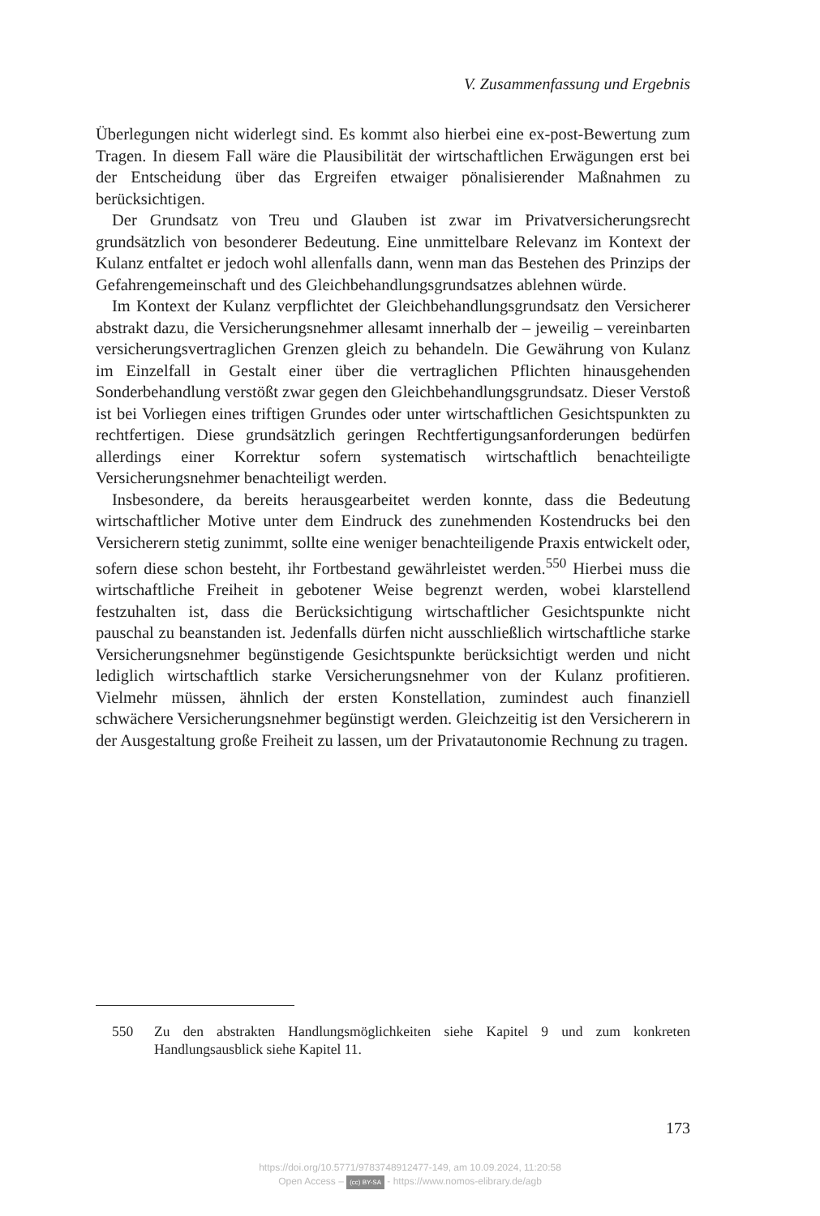V. Zusammenfassung und Ergebnis
Überlegungen nicht widerlegt sind. Es kommt also hierbei eine ex-post-Bewertung zum Tragen. In diesem Fall wäre die Plausibilität der wirtschaftlichen Erwägungen erst bei der Entscheidung über das Ergreifen etwaiger pönalisierender Maßnahmen zu berücksichtigen.
Der Grundsatz von Treu und Glauben ist zwar im Privatversicherungsrecht grundsätzlich von besonderer Bedeutung. Eine unmittelbare Relevanz im Kontext der Kulanz entfaltet er jedoch wohl allenfalls dann, wenn man das Bestehen des Prinzips der Gefahrengemeinschaft und des Gleichbehandlungsgrundsatzes ablehnen würde.
Im Kontext der Kulanz verpflichtet der Gleichbehandlungsgrundsatz den Versicherer abstrakt dazu, die Versicherungsnehmer allesamt innerhalb der – jeweilig – vereinbarten versicherungsvertraglichen Grenzen gleich zu behandeln. Die Gewährung von Kulanz im Einzelfall in Gestalt einer über die vertraglichen Pflichten hinausgehenden Sonderbehandlung verstößt zwar gegen den Gleichbehandlungsgrundsatz. Dieser Verstoß ist bei Vorliegen eines triftigen Grundes oder unter wirtschaftlichen Gesichtspunkten zu rechtfertigen. Diese grundsätzlich geringen Rechtfertigungsanforderungen bedürfen allerdings einer Korrektur sofern systematisch wirtschaftlich benachteiligte Versicherungsnehmer benachteiligt werden.
Insbesondere, da bereits herausgearbeitet werden konnte, dass die Bedeutung wirtschaftlicher Motive unter dem Eindruck des zunehmenden Kostendrucks bei den Versicherern stetig zunimmt, sollte eine weniger benachteiligende Praxis entwickelt oder, sofern diese schon besteht, ihr Fortbestand gewährleistet werden.<sup>550</sup> Hierbei muss die wirtschaftliche Freiheit in gebotener Weise begrenzt werden, wobei klarstellend festzuhalten ist, dass die Berücksichtigung wirtschaftlicher Gesichtspunkte nicht pauschal zu beanstanden ist. Jedenfalls dürfen nicht ausschließlich wirtschaftliche starke Versicherungsnehmer begünstigende Gesichtspunkte berücksichtigt werden und nicht lediglich wirtschaftlich starke Versicherungsnehmer von der Kulanz profitieren. Vielmehr müssen, ähnlich der ersten Konstellation, zumindest auch finanziell schwächere Versicherungsnehmer begünstigt werden. Gleichzeitig ist den Versicherern in der Ausgestaltung große Freiheit zu lassen, um der Privatautonomie Rechnung zu tragen.
550 Zu den abstrakten Handlungsmöglichkeiten siehe Kapitel 9 und zum konkreten Handlungsausblick siehe Kapitel 11.
173
https://doi.org/10.5771/9783748912477-149, am 10.09.2024, 11:20:58
Open Access – (cc) BY-SA - https://www.nomos-elibrary.de/agb